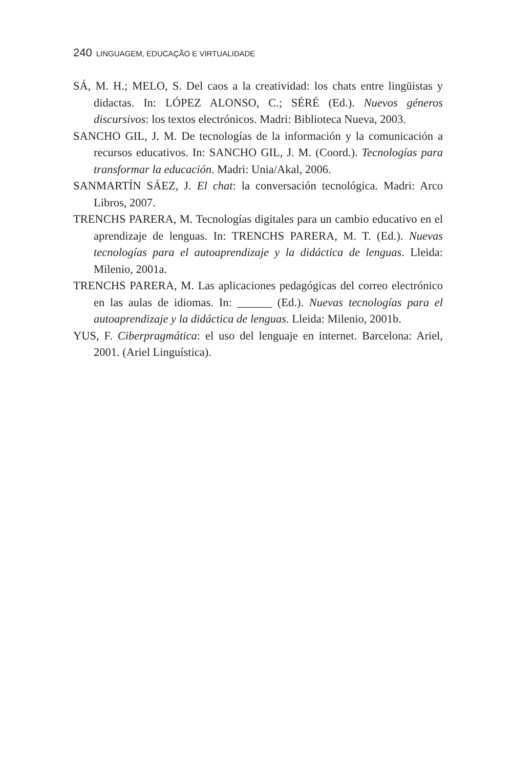240 LINGUAGEM, EDUCAÇÃO E VIRTUALIDADE
SÁ, M. H.; MELO, S. Del caos a la creatividad: los chats entre lingüistas y didactas. In: LÓPEZ ALONSO, C.; SÉRÉ (Ed.). Nuevos géneros discursivos: los textos electrónicos. Madri: Biblioteca Nueva, 2003.
SANCHO GIL, J. M. De tecnologías de la información y la comunicación a recursos educativos. In: SANCHO GIL, J. M. (Coord.). Tecnologías para transformar la educación. Madri: Unia/Akal, 2006.
SANMARTÍN SÁEZ, J. El chat: la conversación tecnológica. Madri: Arco Libros, 2007.
TRENCHS PARERA, M. Tecnologías digitales para un cambio educativo en el aprendizaje de lenguas. In: TRENCHS PARERA, M. T. (Ed.). Nuevas tecnologías para el autoaprendizaje y la didáctica de lenguas. Lleida: Milenio, 2001a.
TRENCHS PARERA, M. Las aplicaciones pedagógicas del correo electrónico en las aulas de idiomas. In: ______ (Ed.). Nuevas tecnologías para el autoaprendizaje y la didáctica de lenguas. Lleida: Milenio, 2001b.
YUS, F. Ciberpragmática: el uso del lenguaje en internet. Barcelona: Ariel, 2001. (Ariel Linguística).